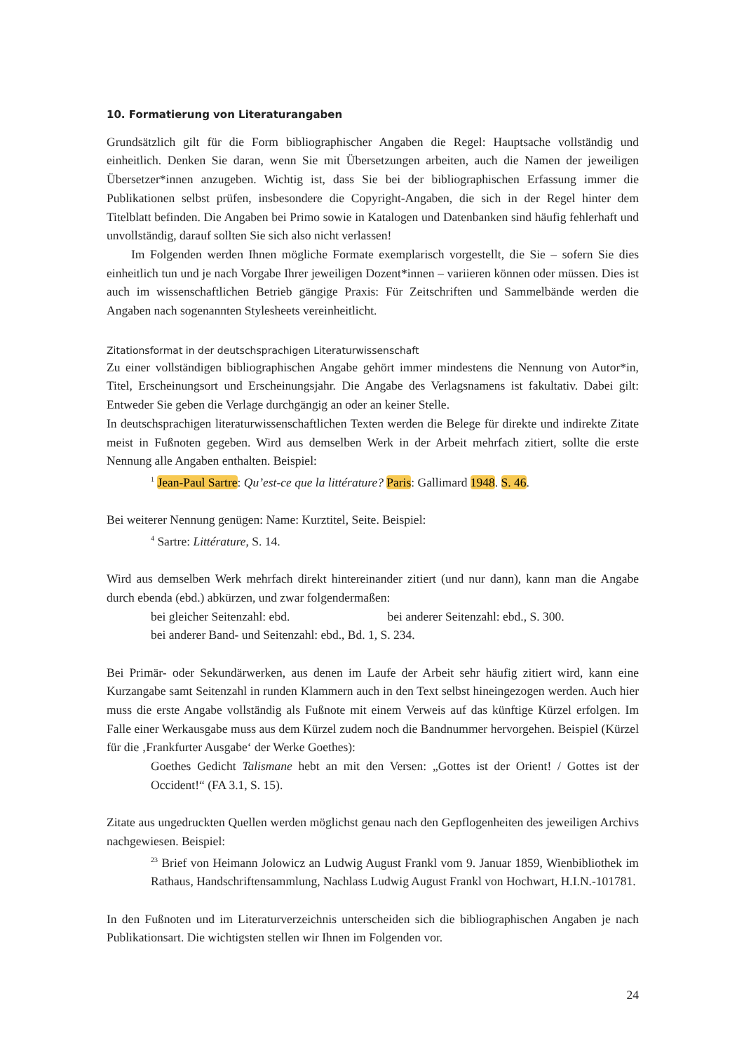10. Formatierung von Literaturangaben
Grundsätzlich gilt für die Form bibliographischer Angaben die Regel: Hauptsache vollständig und einheitlich. Denken Sie daran, wenn Sie mit Übersetzungen arbeiten, auch die Namen der jeweiligen Übersetzer*innen anzugeben. Wichtig ist, dass Sie bei der bibliographischen Erfassung immer die Publikationen selbst prüfen, insbesondere die Copyright-Angaben, die sich in der Regel hinter dem Titelblatt befinden. Die Angaben bei Primo sowie in Katalogen und Datenbanken sind häufig fehlerhaft und unvollständig, darauf sollten Sie sich also nicht verlassen!
Im Folgenden werden Ihnen mögliche Formate exemplarisch vorgestellt, die Sie – sofern Sie dies einheitlich tun und je nach Vorgabe Ihrer jeweiligen Dozent*innen – variieren können oder müssen. Dies ist auch im wissenschaftlichen Betrieb gängige Praxis: Für Zeitschriften und Sammelbände werden die Angaben nach sogenannten Stylesheets vereinheitlicht.
Zitationsformat in der deutschsprachigen Literaturwissenschaft
Zu einer vollständigen bibliographischen Angabe gehört immer mindestens die Nennung von Autor*in, Titel, Erscheinungsort und Erscheinungsjahr. Die Angabe des Verlagsnamens ist fakultativ. Dabei gilt: Entweder Sie geben die Verlage durchgängig an oder an keiner Stelle.
In deutschsprachigen literaturwissenschaftlichen Texten werden die Belege für direkte und indirekte Zitate meist in Fußnoten gegeben. Wird aus demselben Werk in der Arbeit mehrfach zitiert, sollte die erste Nennung alle Angaben enthalten. Beispiel:
<sup>1</sup> Jean-Paul Sartre: Qu’est-ce que la littérature? Paris: Gallimard 1948. S. 46.
Bei weiterer Nennung genügen: Name: Kurztitel, Seite. Beispiel:
<sup>4</sup> Sartre: Littérature, S. 14.
Wird aus demselben Werk mehrfach direkt hintereinander zitiert (und nur dann), kann man die Angabe durch ebenda (ebd.) abkürzen, und zwar folgendermaßen:
bei gleicher Seitenzahl: ebd. bei anderer Seitenzahl: ebd., S. 300.
bei anderer Band- und Seitenzahl: ebd., Bd. 1, S. 234.
Bei Primär- oder Sekundärwerken, aus denen im Laufe der Arbeit sehr häufig zitiert wird, kann eine Kurzangabe samt Seitenzahl in runden Klammern auch in den Text selbst hineingezogen werden. Auch hier muss die erste Angabe vollständig als Fußnote mit einem Verweis auf das künftige Kürzel erfolgen. Im Falle einer Werkausgabe muss aus dem Kürzel zudem noch die Bandnummer hervorgehen. Beispiel (Kürzel für die ‚Frankfurter Ausgabe‘ der Werke Goethes):
Goethes Gedicht Talismane hebt an mit den Versen: „Gottes ist der Orient! / Gottes ist der Occident!“ (FA 3.1, S. 15).
Zitate aus ungedruckten Quellen werden möglichst genau nach den Gepflogenheiten des jeweiligen Archivs nachgewiesen. Beispiel:
<sup>23</sup> Brief von Heimann Jolowicz an Ludwig August Frankl vom 9. Januar 1859, Wienbibliothek im Rathaus, Handschriftensammlung, Nachlass Ludwig August Frankl von Hochwart, H.I.N.-101781.
In den Fußnoten und im Literaturverzeichnis unterscheiden sich die bibliographischen Angaben je nach Publikationsart. Die wichtigsten stellen wir Ihnen im Folgenden vor.
24